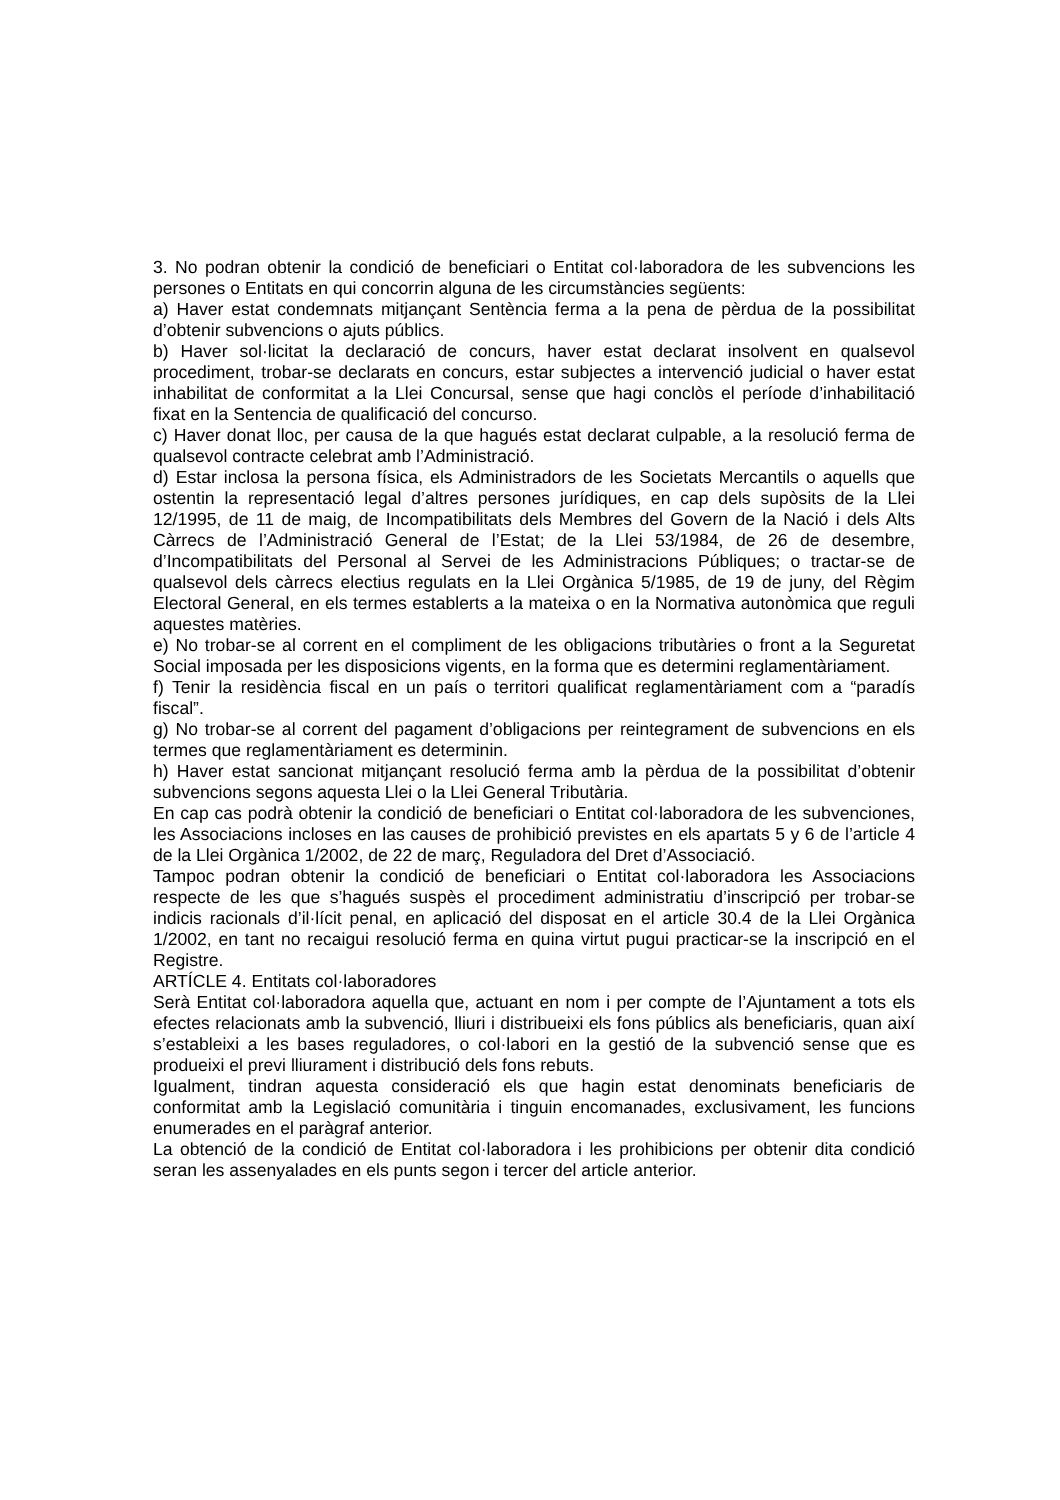3. No podran obtenir la condició de beneficiari o Entitat col·laboradora de les subvencions les persones o Entitats en qui concorrin alguna de les circumstàncies següents:
a) Haver estat condemnats mitjançant Sentència ferma a la pena de pèrdua de la possibilitat d’obtenir subvencions o ajuts públics.
b) Haver sol·licitat la declaració de concurs, haver estat declarat insolvent en qualsevol procediment, trobar-se declarats en concurs, estar subjectes a intervenció judicial o haver estat inhabilitat de conformitat a la Llei Concursal, sense que hagi conclòs el període d’inhabilitació fixat en la Sentencia de qualificació del concurso.
c) Haver donat lloc, per causa de la que hagués estat declarat culpable, a la resolució ferma de qualsevol contracte celebrat amb l’Administració.
d) Estar inclosa la persona física, els Administradors de les Societats Mercantils o aquells que ostentin la representació legal d’altres persones jurídiques, en cap dels supòsits de la Llei 12/1995, de 11 de maig, de Incompatibilitats dels Membres del Govern de la Nació i dels Alts Càrrecs de l’Administració General de l’Estat; de la Llei 53/1984, de 26 de desembre, d’Incompatibilitats del Personal al Servei de les Administracions Públiques; o tractar-se de qualsevol dels càrrecs electius regulats en la Llei Orgànica 5/1985, de 19 de juny, del Règim Electoral General, en els termes establerts a la mateixa o en la Normativa autonòmica que reguli aquestes matèries.
e) No trobar-se al corrent en el compliment de les obligacions tributàries o front a la Seguretat Social imposada per les disposicions vigents, en la forma que es determini reglamentàriament.
f) Tenir la residència fiscal en un país o territori qualificat reglamentàriament com a “paradís fiscal”.
g) No trobar-se al corrent del pagament d’obligacions per reintegrament de subvencions en els termes que reglamentàriament es determinin.
h) Haver estat sancionat mitjançant resolució ferma amb la pèrdua de la possibilitat d’obtenir subvencions segons aquesta Llei o la Llei General Tributària.
En cap cas podrà obtenir la condició de beneficiari o Entitat col·laboradora de les subvenciones, les Associacions incloses en las causes de prohibició previstes en els apartats 5 y 6 de l’article 4 de la Llei Orgànica 1/2002, de 22 de març, Reguladora del Dret d’Associació.
Tampoc podran obtenir la condició de beneficiari o Entitat col·laboradora les Associacions respecte de les que s’hagués suspès el procediment administratiu d’inscripció per trobar-se indicis racionals d’il·lícit penal, en aplicació del disposat en el article 30.4 de la Llei Orgànica 1/2002, en tant no recaigui resolució ferma en quina virtut pugui practicar-se la inscripció en el Registre.
ARTÍCLE 4. Entitats col·laboradores
Serà Entitat col·laboradora aquella que, actuant en nom i per compte de l’Ajuntament a tots els efectes relacionats amb la subvenció, lliuri i distribueixi els fons públics als beneficiaris, quan així s’estableixi a les bases reguladores, o col·labori en la gestió de la subvenció sense que es produeixi el previ lliurament i distribució dels fons rebuts.
Igualment, tindran aquesta consideració els que hagin estat denominats beneficiaris de conformitat amb la Legislació comunitària i tinguin encomanades, exclusivament, les funcions enumerades en el paràgraf anterior.
La obtenció de la condició de Entitat col·laboradora i les prohibicions per obtenir dita condició seran les assenyalades en els punts segon i tercer del article anterior.